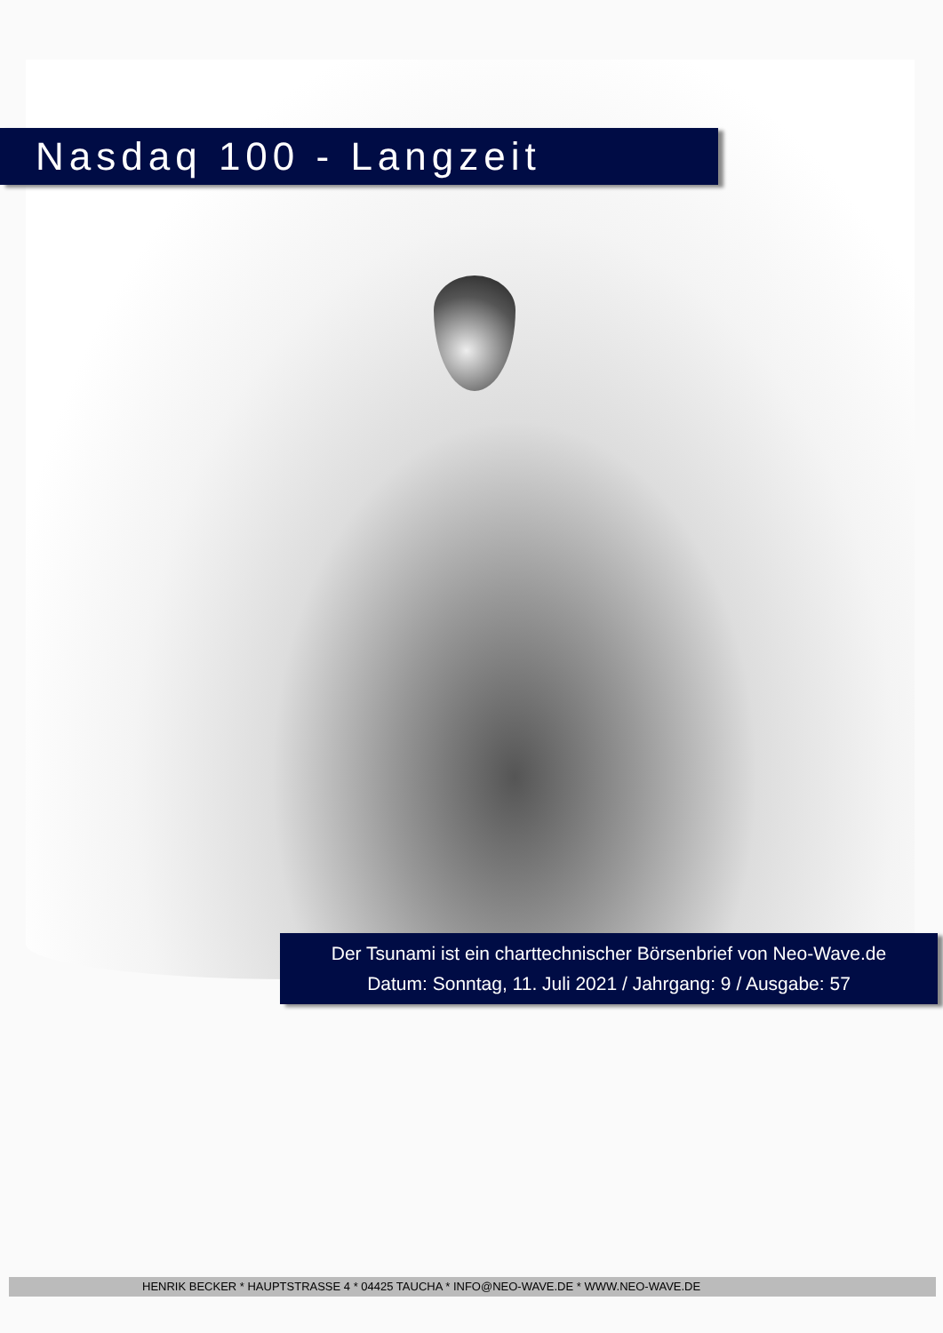Nasdaq 100 - Langzeit
Der Tsunami ist ein charttechnischer Börsenbrief von Neo-Wave.de
Datum: Sonntag, 11. Juli 2021 / Jahrgang: 9 / Ausgabe: 57
HENRIK BECKER * HAUPTSTRASSE 4 * 04425 TAUCHA * INFO@NEO-WAVE.DE * WWW.NEO-WAVE.DE